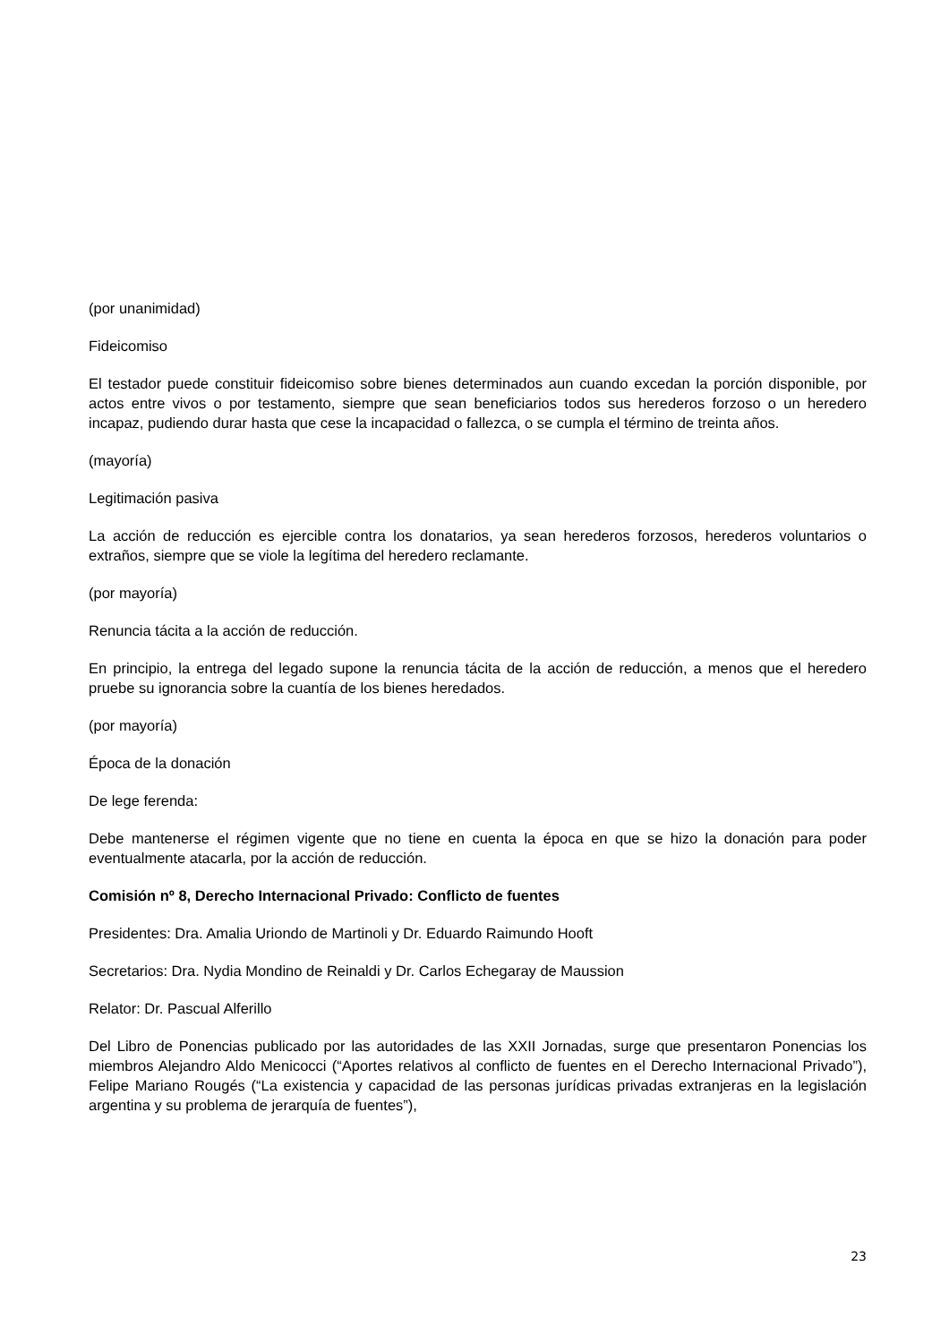(por unanimidad)
Fideicomiso
El testador puede constituir fideicomiso sobre bienes determinados aun cuando excedan la porción disponible, por actos entre vivos o por testamento, siempre que sean beneficiarios todos sus herederos forzoso o un heredero incapaz, pudiendo durar hasta que cese la incapacidad o fallezca, o se cumpla el término de treinta años.
(mayoría)
Legitimación pasiva
La acción de reducción es ejercible contra los donatarios, ya sean herederos forzosos, herederos voluntarios o extraños, siempre que se viole la legítima del heredero reclamante.
(por mayoría)
Renuncia tácita a la acción de reducción.
En principio, la entrega del legado supone la renuncia tácita de la acción de reducción, a menos que el heredero pruebe su ignorancia sobre la cuantía de los bienes heredados.
(por mayoría)
Época de la donación
De lege ferenda:
Debe mantenerse el régimen vigente que no tiene en cuenta la época en que se hizo la donación para poder eventualmente atacarla, por la acción de reducción.
Comisión nº 8, Derecho Internacional Privado: Conflicto de fuentes
Presidentes: Dra. Amalia Uriondo de Martinoli y Dr. Eduardo Raimundo Hooft
Secretarios: Dra. Nydia Mondino de Reinaldi y Dr. Carlos Echegaray de Maussion
Relator: Dr. Pascual Alferillo
Del Libro de Ponencias publicado por las autoridades de las XXII Jornadas, surge que presentaron Ponencias los miembros Alejandro Aldo Menicocci (“Aportes relativos al conflicto de fuentes en el Derecho Internacional Privado”), Felipe Mariano Rougés (“La existencia y capacidad de las personas jurídicas privadas extranjeras en la legislación argentina y su problema de jerarquía de fuentes”),
23